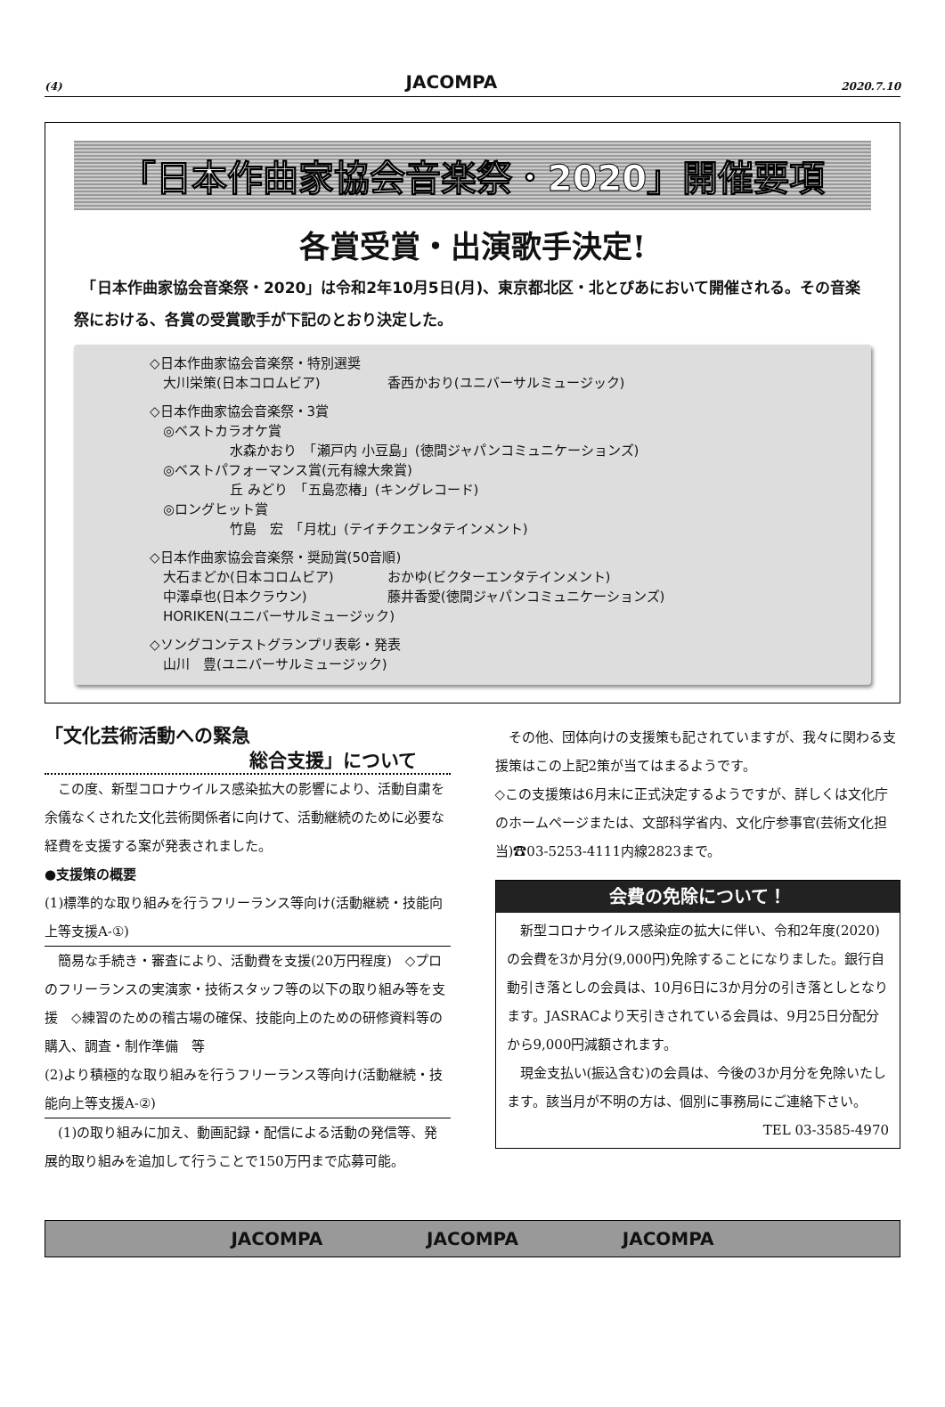(4) JACOMPA 2020.7.10
「日本作曲家協会音楽祭・2020」開催要項
各賞受賞・出演歌手決定!
　「日本作曲家協会音楽祭・2020」は令和2年10月5日(月)、東京都北区・北とぴあにおいて開催される。その音楽祭における、各賞の受賞歌手が下記のとおり決定した。
◇日本作曲家協会音楽祭・特別選奨
　大川栄策(日本コロムビア)　　　　　香西かおり(ユニバーサルミュージック)
◇日本作曲家協会音楽祭・3賞
　◎ベストカラオケ賞
　　　　　　水森かおり　「瀬戸内 小豆島」(徳間ジャパンコミュニケーションズ)
　◎ベストパフォーマンス賞(元有線大衆賞)
　　　　　　丘 みどり　「五島恋椿」(キングレコード)
　◎ロングヒット賞
　　　　　　竹島　宏　「月枕」(テイチクエンタテインメント)
◇日本作曲家協会音楽祭・奨励賞(50音順)
　大石まどか(日本コロムビア)　　　　おかゆ(ビクターエンタテインメント)
　中澤卓也(日本クラウン)　　　　　　藤井香愛(徳間ジャパンコミュニケーションズ)
　HORIKEN(ユニバーサルミュージック)
◇ソングコンテストグランプリ表彰・発表
　山川　豊(ユニバーサルミュージック)
「文化芸術活動への緊急
総合支援」について
　この度、新型コロナウイルス感染拡大の影響により、活動自粛を余儀なくされた文化芸術関係者に向けて、活動継続のために必要な経費を支援する案が発表されました。
●支援策の概要
(1)標準的な取り組みを行うフリーランス等向け(活動継続・技能向上等支援A-①)
　簡易な手続き・審査により、活動費を支援(20万円程度)　◇プロのフリーランスの実演家・技術スタッフ等の以下の取り組み等を支援　◇練習のための稽古場の確保、技能向上のための研修資料等の購入、調査・制作準備　等
(2)より積極的な取り組みを行うフリーランス等向け(活動継続・技能向上等支援A-②)
　(1)の取り組みに加え、動画記録・配信による活動の発信等、発展的取り組みを追加して行うことで150万円まで応募可能。
　その他、団体向けの支援策も記されていますが、我々に関わる支援策はこの上記2策が当てはまるようです。
◇この支援策は6月末に正式決定するようですが、詳しくは文化庁のホームページまたは、文部科学省内、文化庁参事官(芸術文化担当)☎03-5253-4111内線2823まで。
会費の免除について！
　新型コロナウイルス感染症の拡大に伴い、令和2年度(2020)の会費を3か月分(9,000円)免除することになりました。銀行自動引き落としの会員は、10月6日に3か月分の引き落としとなります。JASRACより天引きされている会員は、9月25日分配分から9,000円減額されます。
　現金支払い(振込含む)の会員は、今後の3か月分を免除いたします。該当月が不明の方は、個別に事務局にご連絡下さい。
TEL 03-3585-4970
JACOMPA JACOMPA JACOMPA